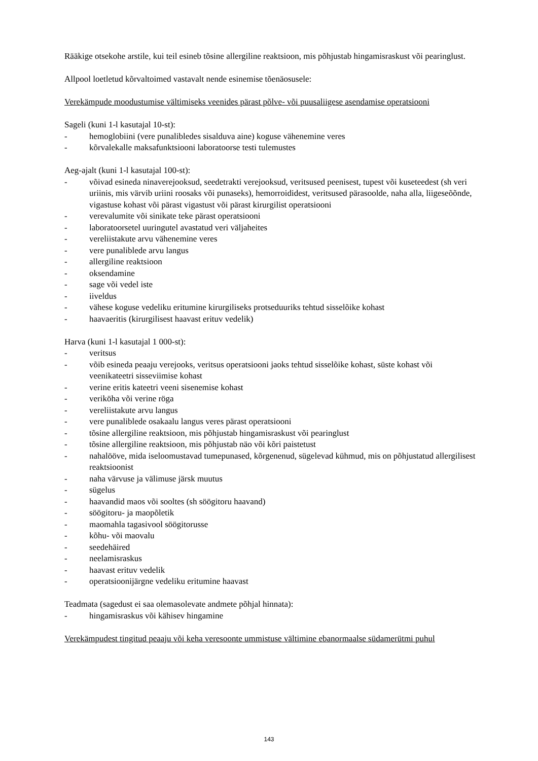Rääkige otsekohe arstile, kui teil esineb tõsine allergiline reaktsioon, mis põhjustab hingamisraskust või pearinglust.
Allpool loetletud kõrvaltoimed vastavalt nende esinemise tõenäosusele:
Verekämpude moodustumise vältimiseks veenides pärast põlve- või puusaliigese asendamise operatsiooni
Sageli (kuni 1-l kasutajal 10-st):
- hemoglobiini (vere punalibledes sisalduva aine) koguse vähenemine veres
- kõrvalekalle maksafunktsiooni laboratoorse testi tulemustes
Aeg-ajalt (kuni 1-l kasutajal 100-st):
- võivad esineda ninaverejooksud, seedetrakti verejooksud, veritsused peenisest, tupest või kuseteedest (sh veri uriinis, mis värvib uriini roosaks või punaseks), hemorroididest, veritsused pärasoolde, naha alla, liigeseõõnde, vigastuse kohast või pärast vigastust või pärast kirurgilist operatsiooni
- verevalumite või sinikate teke pärast operatsiooni
- laboratoorsetel uuringutel avastatud veri väljaheites
- vereliistakute arvu vähenemine veres
- vere punaliblede arvu langus
- allergiline reaktsioon
- oksendamine
- sage või vedel iste
- iiveldus
- vähese koguse vedeliku eritumine kirurgiliseks protseduuriks tehtud sisselõike kohast
- haavaeritis (kirurgilisest haavast erituv vedelik)
Harva (kuni 1-l kasutajal 1 000-st):
- veritsus
- võib esineda peaaju verejooks, veritsus operatsiooni jaoks tehtud sisselõike kohast, süste kohast või veenikateetri sisseviimise kohast
- verine eritis kateetri veeni sisenemise kohast
- veriköha või verine röga
- vereliistakute arvu langus
- vere punaliblede osakaalu langus veres pärast operatsiooni
- tõsine allergiline reaktsioon, mis põhjustab hingamisraskust või pearinglust
- tõsine allergiline reaktsioon, mis põhjustab näo või kõri paistetust
- nahalööve, mida iseloomustavad tumepunased, kõrgenenud, sügelevad kühmud, mis on põhjustatud allergilisest reaktsioonist
- naha värvuse ja välimuse järsk muutus
- sügelus
- haavandid maos või sooltes (sh söögitoru haavand)
- söögitoru- ja maopõletik
- maomahla tagasivool söögitorusse
- kõhu- või maovalu
- seedehäired
- neelamisraskus
- haavast erituv vedelik
- operatsioonijärgne vedeliku eritumine haavast
Teadmata (sagedust ei saa olemasolevate andmete põhjal hinnata):
- hingamisraskus või kähisev hingamine
Verekämpudest tingitud peaaju või keha veresoonte ummistuse vältimine ebanormaalse südamerütmi puhul
143